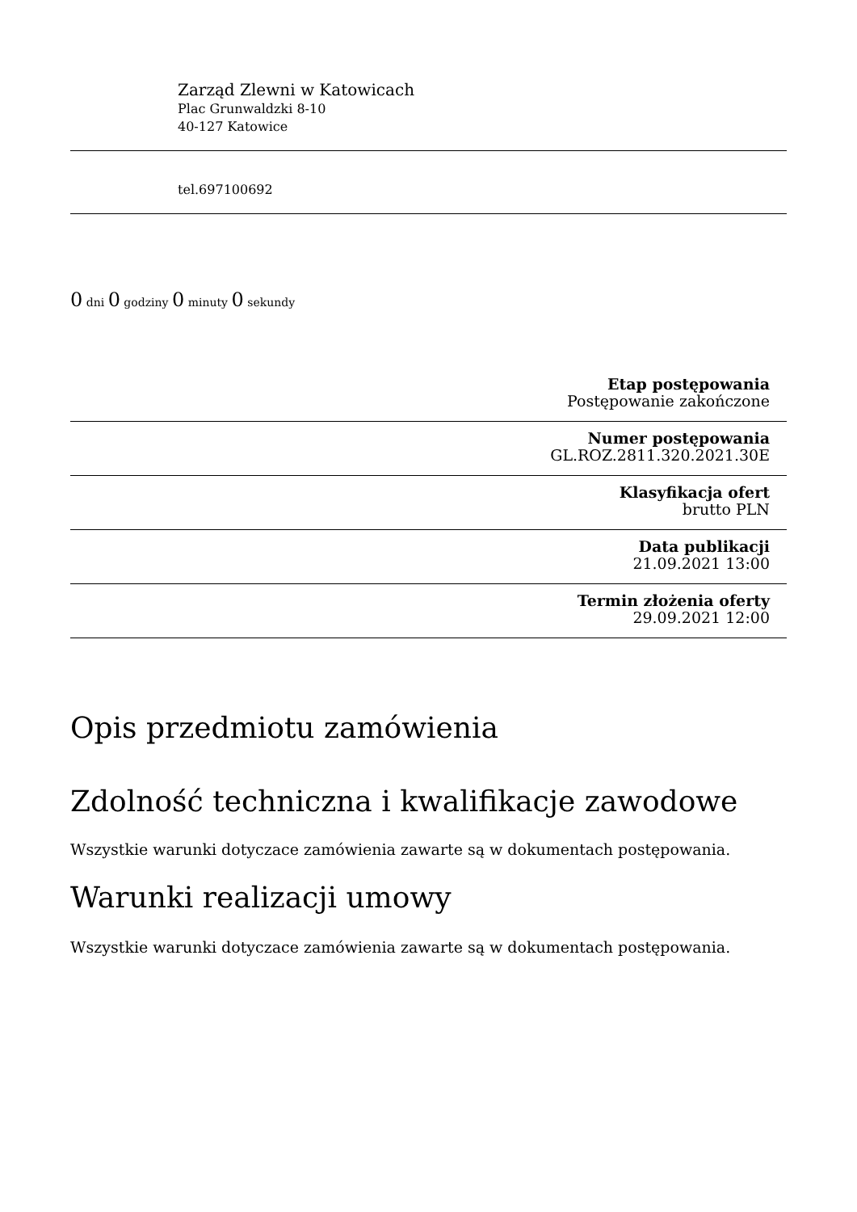Zarząd Zlewni w Katowicach
Plac Grunwaldzki 8-10
40-127 Katowice
tel.697100692
0 dni 0 godziny 0 minuty 0 sekundy
Etap postępowania
Postępowanie zakończone
Numer postępowania
GL.ROZ.2811.320.2021.30E
Klasyfikacja ofert
brutto PLN
Data publikacji
21.09.2021 13:00
Termin złożenia oferty
29.09.2021 12:00
Opis przedmiotu zamówienia
Zdolność techniczna i kwalifikacje zawodowe
Wszystkie warunki dotyczace zamówienia zawarte są w dokumentach postępowania.
Warunki realizacji umowy
Wszystkie warunki dotyczace zamówienia zawarte są w dokumentach postępowania.